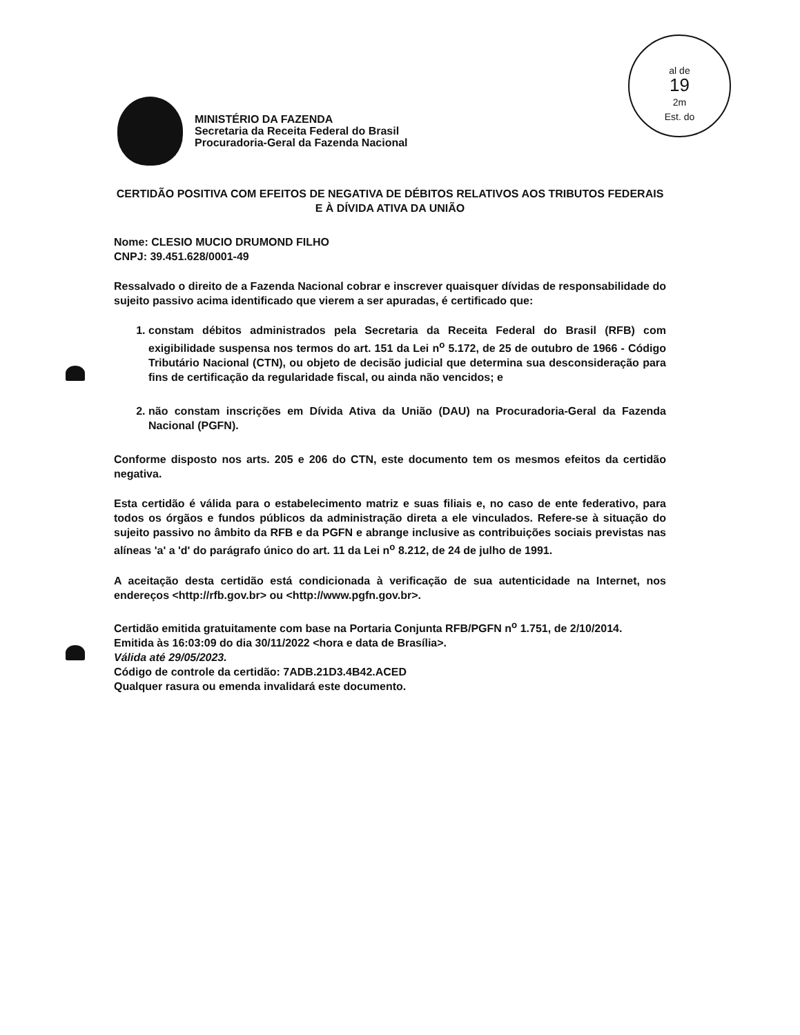al de
19
2m
Est. do
MINISTÉRIO DA FAZENDA
Secretaria da Receita Federal do Brasil
Procuradoria-Geral da Fazenda Nacional
CERTIDÃO POSITIVA COM EFEITOS DE NEGATIVA DE DÉBITOS RELATIVOS AOS TRIBUTOS FEDERAIS E À DÍVIDA ATIVA DA UNIÃO
Nome: CLESIO MUCIO DRUMOND FILHO
CNPJ: 39.451.628/0001-49
Ressalvado o direito de a Fazenda Nacional cobrar e inscrever quaisquer dívidas de responsabilidade do sujeito passivo acima identificado que vierem a ser apuradas, é certificado que:
1. constam débitos administrados pela Secretaria da Receita Federal do Brasil (RFB) com exigibilidade suspensa nos termos do art. 151 da Lei n<sup>o</sup> 5.172, de 25 de outubro de 1966 - Código Tributário Nacional (CTN), ou objeto de decisão judicial que determina sua desconsideração para fins de certificação da regularidade fiscal, ou ainda não vencidos; e
2. não constam inscrições em Dívida Ativa da União (DAU) na Procuradoria-Geral da Fazenda Nacional (PGFN).
Conforme disposto nos arts. 205 e 206 do CTN, este documento tem os mesmos efeitos da certidão negativa.
Esta certidão é válida para o estabelecimento matriz e suas filiais e, no caso de ente federativo, para todos os órgãos e fundos públicos da administração direta a ele vinculados. Refere-se à situação do sujeito passivo no âmbito da RFB e da PGFN e abrange inclusive as contribuições sociais previstas nas alíneas 'a' a 'd' do parágrafo único do art. 11 da Lei n<sup>o</sup> 8.212, de 24 de julho de 1991.
A aceitação desta certidão está condicionada à verificação de sua autenticidade na Internet, nos endereços <http://rfb.gov.br> ou <http://www.pgfn.gov.br>.
Certidão emitida gratuitamente com base na Portaria Conjunta RFB/PGFN n<sup>o</sup> 1.751, de 2/10/2014.
Emitida às 16:03:09 do dia 30/11/2022 <hora e data de Brasília>.
Válida até 29/05/2023.
Código de controle da certidão: 7ADB.21D3.4B42.ACED
Qualquer rasura ou emenda invalidará este documento.